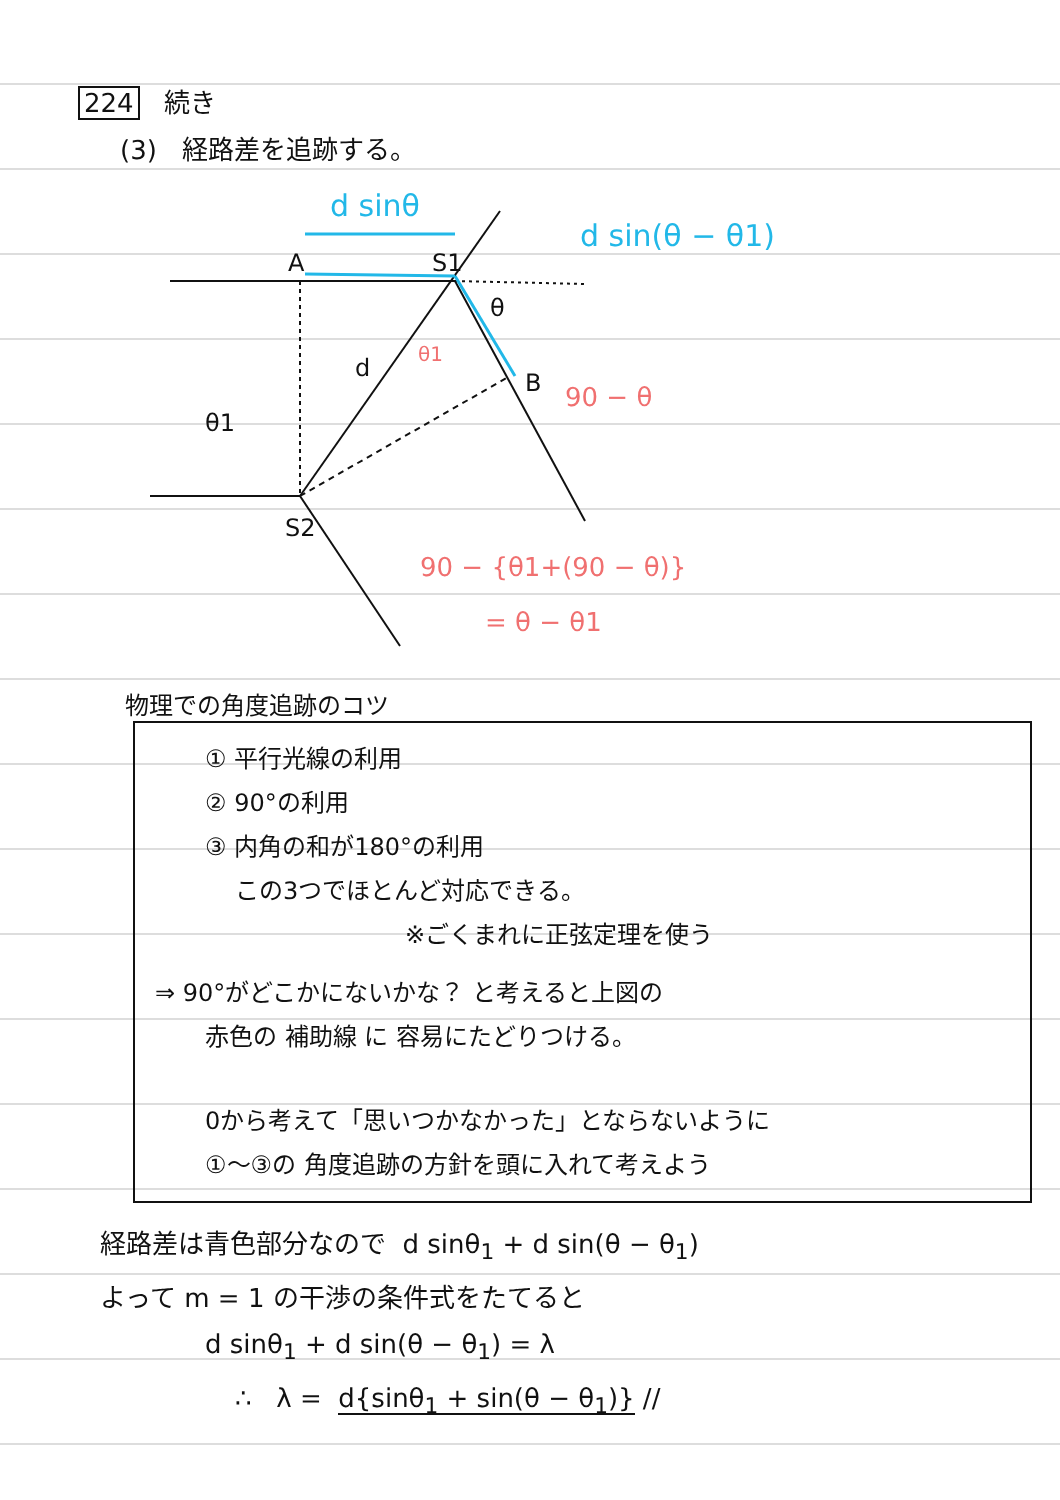224 続き
(3) 経路差を追跡する。
A
S1
B
S2
d
θ1
θ
d sinθ
d sin(θ − θ1)
90 − θ
90 − {θ1+(90 − θ)}
= θ − θ1
θ1
物理での角度追跡のコツ
① 平行光線の利用
② 90°の利用
③ 内角の和が180°の利用
この3つでほとんど対応できる。
※ごくまれに正弦定理を使う
⇒ 90°がどこかにないかな？ と考えると上図の
赤色の 補助線 に 容易にたどりつける。
0から考えて「思いつかなかった」とならないように
①〜③の 角度追跡の方針を頭に入れて考えよう
経路差は青色部分なので d sinθ<sub>1</sub> + d sin(θ − θ<sub>1</sub>)
よって m = 1 の干渉の条件式をたてると
d sinθ<sub>1</sub> + d sin(θ − θ<sub>1</sub>) = λ
∴ λ = d{sinθ<sub>1</sub> + sin(θ − θ<sub>1</sub>)} //